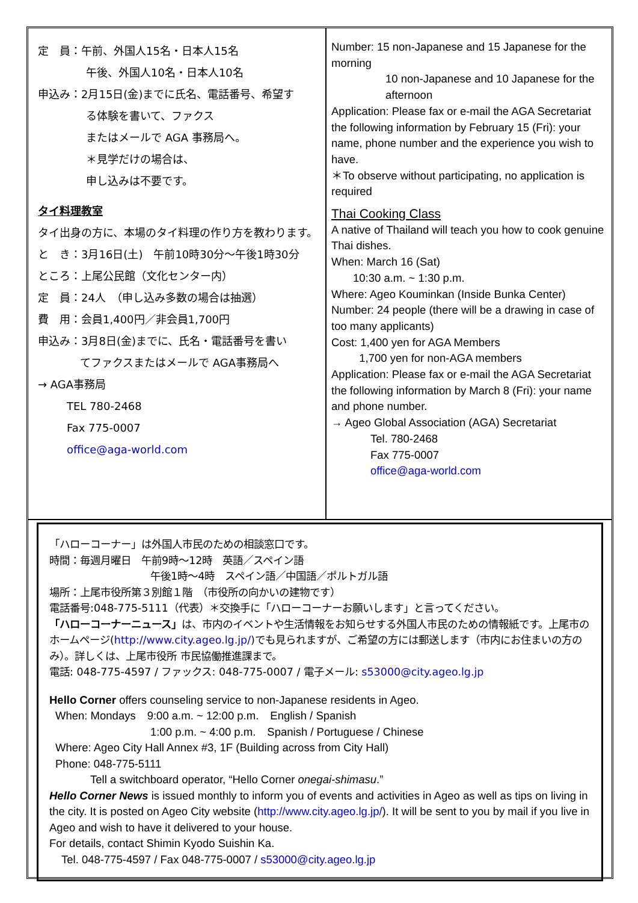定　員：午前、外国人15名・日本人15名
午後、外国人10名・日本人10名
申込み：2月15日(金)までに氏名、電話番号、希望す
る体験を書いて、ファクス
またはメールで AGA 事務局へ。
＊見学だけの場合は、
申し込みは不要です。
タイ料理教室
タイ出身の方に、本場のタイ料理の作り方を教わります。
と　き：3月16日(土)　午前10時30分～午後1時30分
ところ：上尾公民館（文化センター内）
定　員：24人　（申し込み多数の場合は抽選）
費　用：会員1,400円／非会員1,700円
申込み：3月8日(金)までに、氏名・電話番号を書い
てファクスまたはメールで AGA事務局へ
→ AGA事務局
TEL 780-2468
Fax 775-0007
office@aga-world.com
Number: 15 non-Japanese and 15 Japanese for the morning
10 non-Japanese and 10 Japanese for the afternoon
Application: Please fax or e-mail the AGA Secretariat the following information by February 15 (Fri): your name, phone number and the experience you wish to have.
＊To observe without participating, no application is required
Thai Cooking Class
A native of Thailand will teach you how to cook genuine Thai dishes.
When: March 16 (Sat)
10:30 a.m. ~ 1:30 p.m.
Where: Ageo Kouminkan (Inside Bunka Center)
Number: 24 people (there will be a drawing in case of too many applicants)
Cost: 1,400 yen for AGA Members
1,700 yen for non-AGA members
Application: Please fax or e-mail the AGA Secretariat the following information by March 8 (Fri): your name and phone number.
→ Ageo Global Association (AGA) Secretariat
Tel. 780-2468
Fax 775-0007
office@aga-world.com
「ハローコーナー」は外国人市民のための相談窓口です。
時間：毎週月曜日　午前9時～12時　英語／スペイン語
午後1時～4時　スペイン語／中国語／ポルトガル語
場所：上尾市役所第３別館１階　（市役所の向かいの建物です）
電話番号:048-775-5111（代表）＊交換手に「ハローコーナーお願いします」と言ってください。
「ハローコーナーニュース」は、市内のイベントや生活情報をお知らせする外国人市民のための情報紙です。上尾市のホームページ(http://www.city.ageo.lg.jp/)でも見られますが、ご希望の方には郵送します（市内にお住まいの方のみ）。詳しくは、上尾市役所 市民協働推進課まで。
電話: 048-775-4597 / ファックス: 048-775-0007 / 電子メール: s53000@city.ageo.lg.jp
Hello Corner offers counseling service to non-Japanese residents in Ageo.
When: Mondays　9:00 a.m. ~ 12:00 p.m.　English / Spanish
1:00 p.m. ~ 4:00 p.m.　Spanish / Portuguese / Chinese
Where: Ageo City Hall Annex #3, 1F (Building across from City Hall)
Phone: 048-775-5111
Tell a switchboard operator, “Hello Corner onegai-shimasu.”
Hello Corner News is issued monthly to inform you of events and activities in Ageo as well as tips on living in the city. It is posted on Ageo City website (http://www.city.ageo.lg.jp/). It will be sent to you by mail if you live in Ageo and wish to have it delivered to your house.
For details, contact Shimin Kyodo Suishin Ka.
Tel. 048-775-4597 / Fax 048-775-0007 / s53000@city.ageo.lg.jp